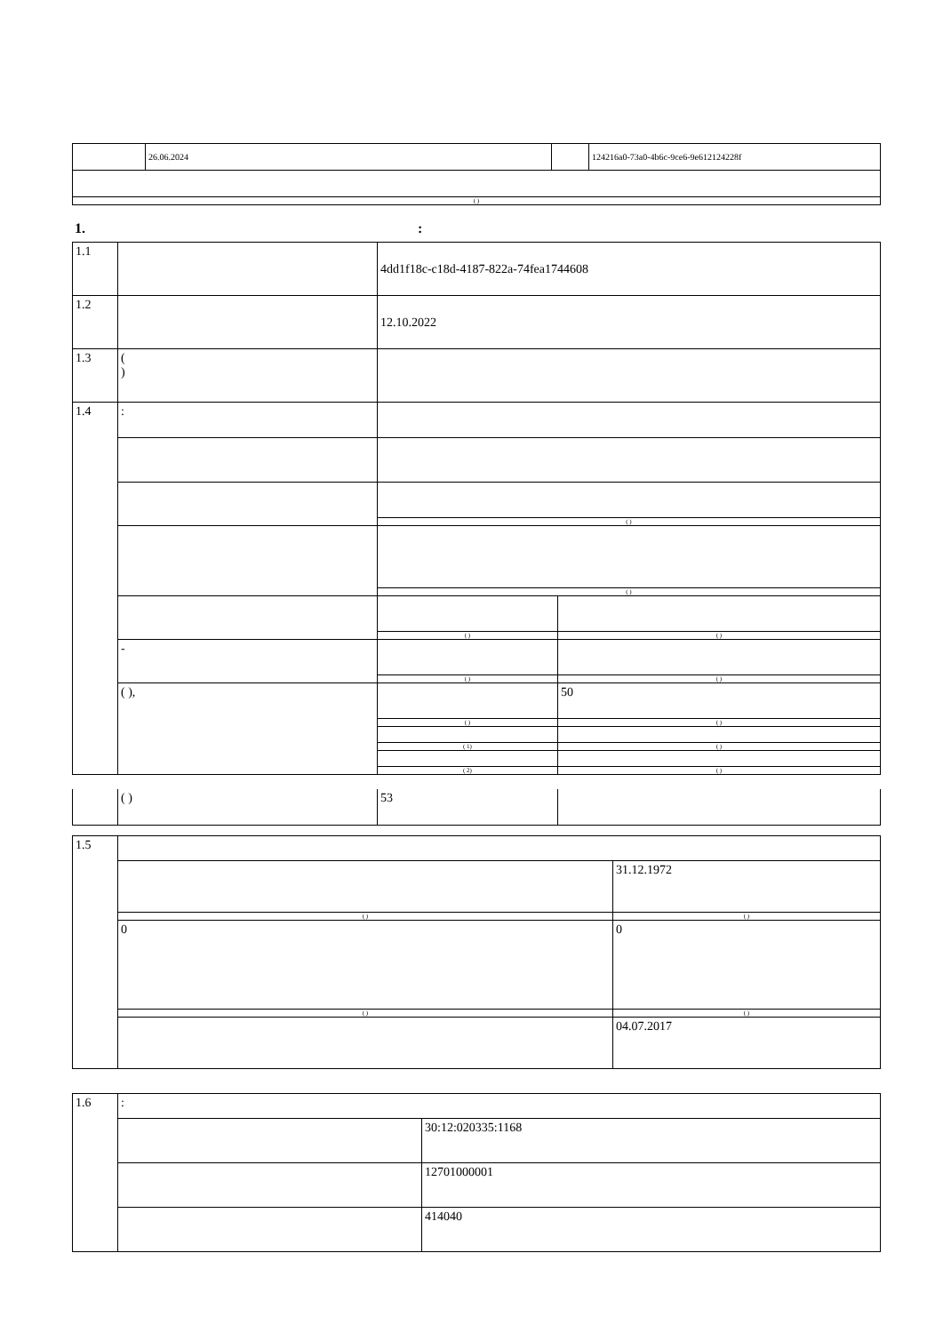| | 26.06.2024 | | 124216a0-73a0-4b6c-9ce6-9e612124228f |
| ( ) | | | |
1. :
| 1.1 | | 4dd1f18c-c18d-4187-822a-74fea1744608 | |
| 1.2 | | 12.10.2022 | |
| 1.3 | ( ) | | |
| 1.4 | : | | |
| | | ( ) | |
| | | ( ) | |
| | | ( ) | ( ) |
| | - | | |
| | | ( ) | ( ) |
| | ( ), | | 50 |
| | | ( ) | ( ) |
| | | ( 1) | ( ) |
| | | ( 2) | ( ) |
| | ( ) | 53 | |
| 1.5 | | |
| | | 31.12.1972 |
| | ( ) | ( ) |
| | 0 | 0 |
| | ( ) | ( ) |
| | | 04.07.2017 |
| 1.6 | : | |
| | | 30:12:020335:1168 |
| | | 12701000001 |
| | | 414040 |